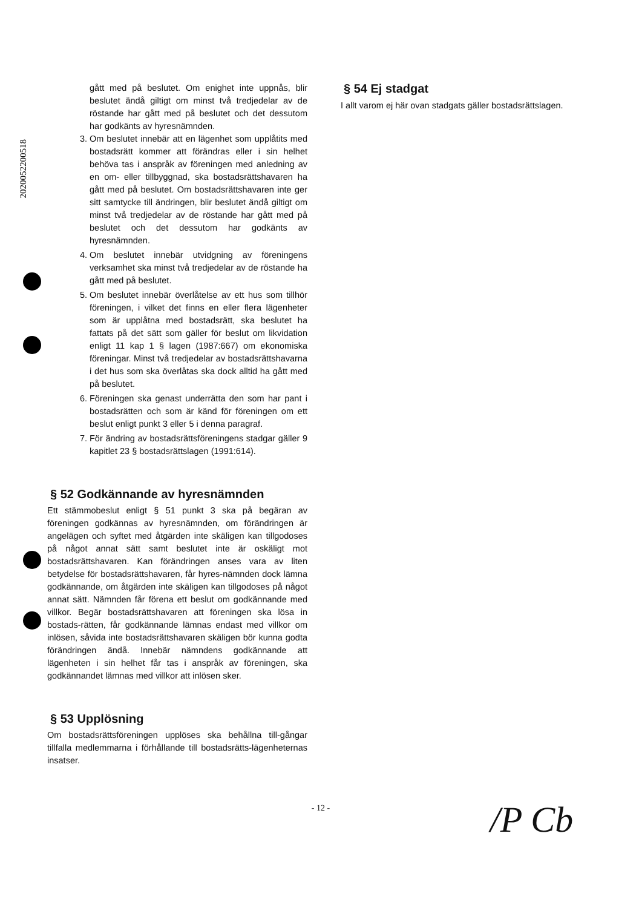2020052200518
gått med på beslutet. Om enighet inte uppnås, blir beslutet ändå giltigt om minst två tredjedelar av de röstande har gått med på beslutet och det dessutom har godkänts av hyresnämnden.
3. Om beslutet innebär att en lägenhet som upplåtits med bostadsrätt kommer att förändras eller i sin helhet behöva tas i anspråk av föreningen med anledning av en om- eller tillbyggnad, ska bostadsrättshavaren ha gått med på beslutet. Om bostadsrättshavaren inte ger sitt samtycke till ändringen, blir beslutet ändå giltigt om minst två tredjedelar av de röstande har gått med på beslutet och det dessutom har godkänts av hyresnämnden.
4. Om beslutet innebär utvidgning av föreningens verksamhet ska minst två tredjedelar av de röstande ha gått med på beslutet.
5. Om beslutet innebär överlåtelse av ett hus som tillhör föreningen, i vilket det finns en eller flera lägenheter som är upplåtna med bostadsrätt, ska beslutet ha fattats på det sätt som gäller för beslut om likvidation enligt 11 kap 1 § lagen (1987:667) om ekonomiska föreningar. Minst två tredjedelar av bostadsrättshavarna i det hus som ska överlåtas ska dock alltid ha gått med på beslutet.
6. Föreningen ska genast underrätta den som har pant i bostadsrätten och som är känd för föreningen om ett beslut enligt punkt 3 eller 5 i denna paragraf.
7. För ändring av bostadsrättsföreningens stadgar gäller 9 kapitlet 23 § bostadsrättslagen (1991:614).
§ 52 Godkännande av hyresnämnden
Ett stämmobeslut enligt § 51 punkt 3 ska på begäran av föreningen godkännas av hyresnämnden, om förändringen är angelägen och syftet med åtgärden inte skäligen kan tillgodoses på något annat sätt samt beslutet inte är oskäligt mot bostadsrättshavaren. Kan förändringen anses vara av liten betydelse för bostadsrättshavaren, får hyres-nämnden dock lämna godkännande, om åtgärden inte skäligen kan tillgodoses på något annat sätt. Nämnden får förena ett beslut om godkännande med villkor. Begär bostadsrättshavaren att föreningen ska lösa in bostads-rätten, får godkännande lämnas endast med villkor om inlösen, såvida inte bostadsrättshavaren skäligen bör kunna godta förändringen ändå. Innebär nämndens godkännande att lägenheten i sin helhet får tas i anspråk av föreningen, ska godkännandet lämnas med villkor att inlösen sker.
§ 53 Upplösning
Om bostadsrättsföreningen upplöses ska behållna till-gångar tillfalla medlemmarna i förhållande till bostadsrätts-lägenheternas insatser.
§ 54 Ej stadgat
I allt varom ej här ovan stadgats gäller bostadsrättslagen.
- 12 -
/P Cb